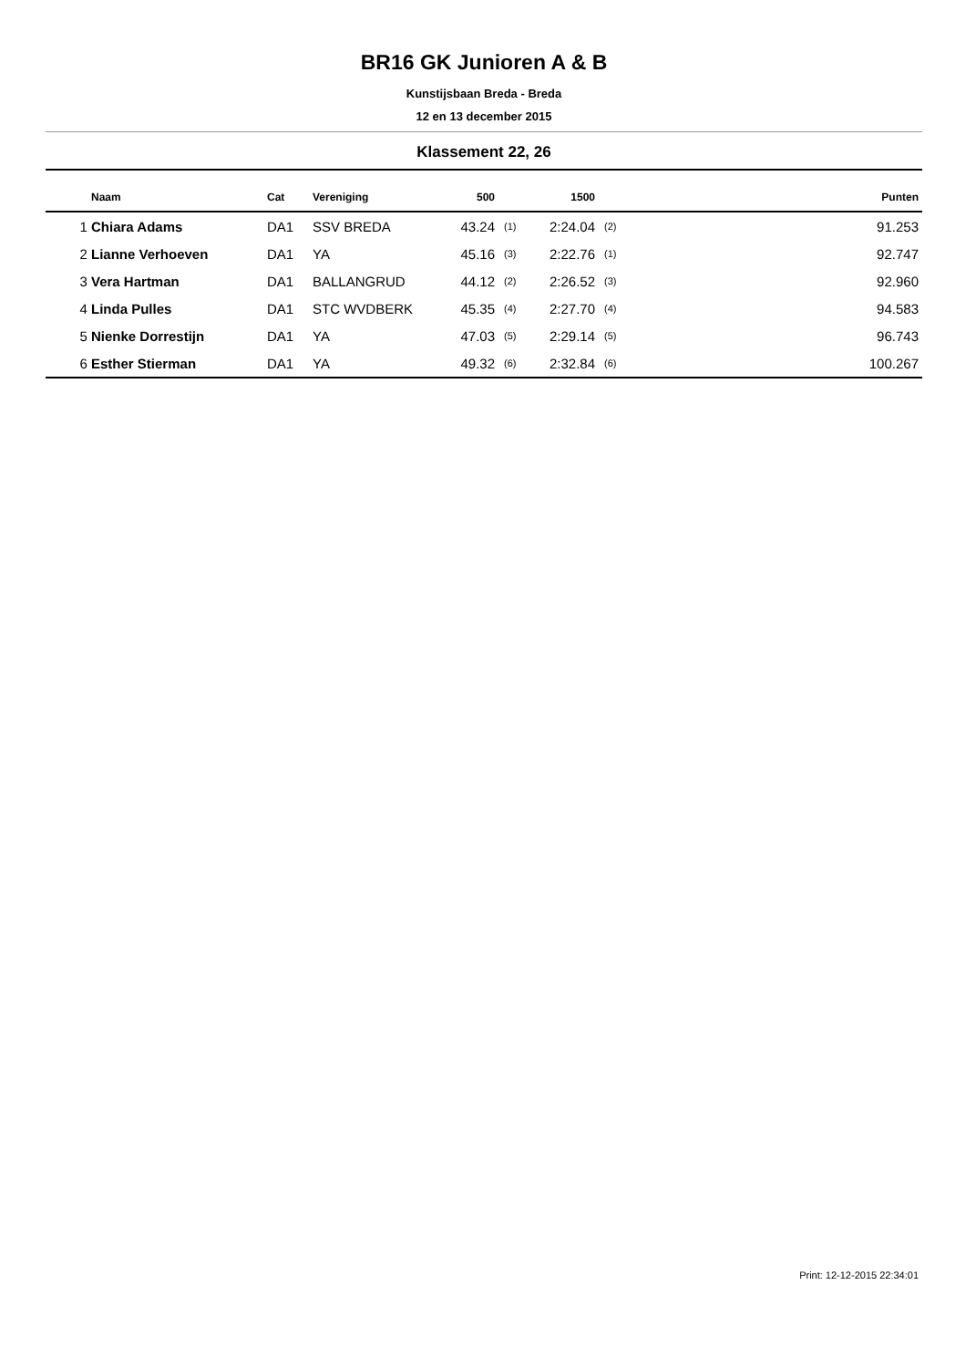BR16 GK Junioren A & B
Kunstijsbaan Breda - Breda
12 en 13 december 2015
Klassement 22, 26
| | Naam | Cat | Vereniging | 500 | | 1500 | | Punten |
| --- | --- | --- | --- | --- | --- | --- | --- | --- |
| 1 | Chiara Adams | DA1 | SSV BREDA | 43.24 | (1) | 2:24.04 | (2) | 91.253 |
| 2 | Lianne Verhoeven | DA1 | YA | 45.16 | (3) | 2:22.76 | (1) | 92.747 |
| 3 | Vera Hartman | DA1 | BALLANGRUD | 44.12 | (2) | 2:26.52 | (3) | 92.960 |
| 4 | Linda Pulles | DA1 | STC WVDBERK | 45.35 | (4) | 2:27.70 | (4) | 94.583 |
| 5 | Nienke Dorrestijn | DA1 | YA | 47.03 | (5) | 2:29.14 | (5) | 96.743 |
| 6 | Esther Stierman | DA1 | YA | 49.32 | (6) | 2:32.84 | (6) | 100.267 |
Print: 12-12-2015 22:34:01